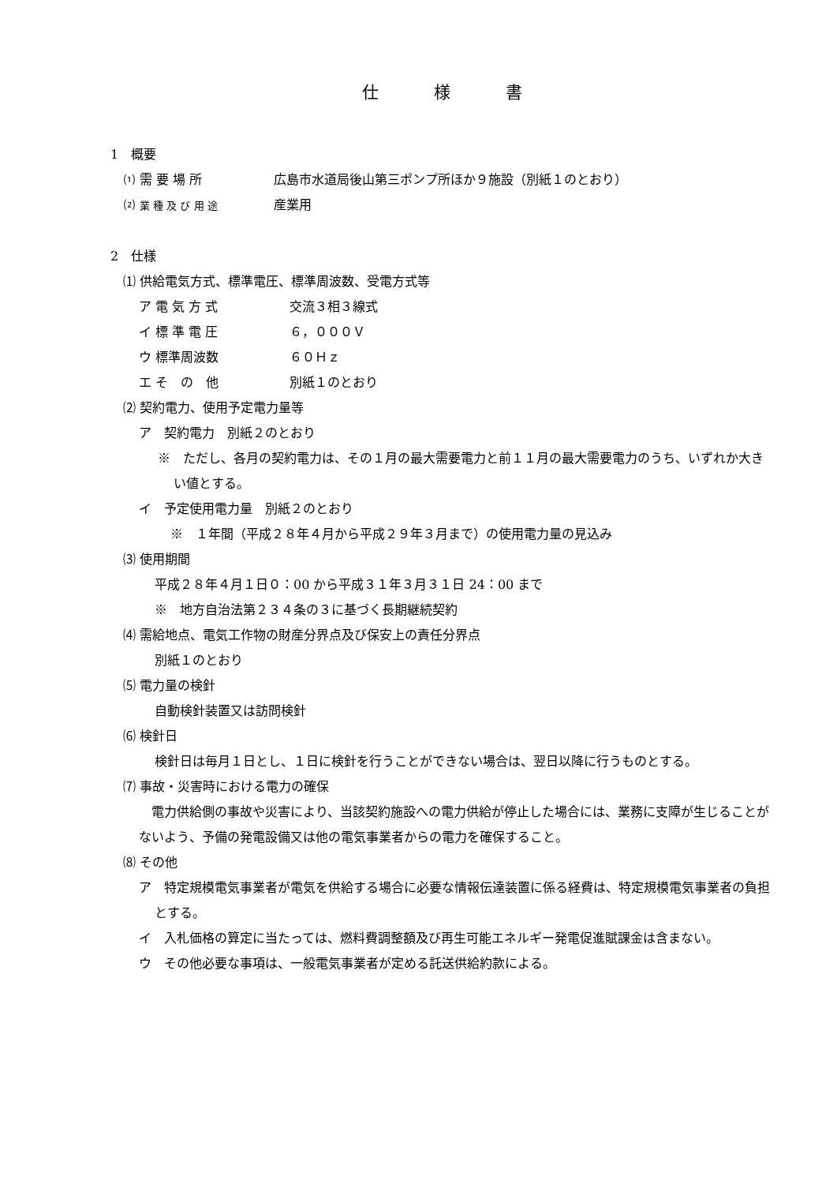仕様書
1　概要
⑴ 需 要 場 所 広島市水道局後山第三ポンプ所ほか９施設（別紙１のとおり）
⑵ 業 種 及 び 用 途 産業用
2　仕様
⑴ 供給電気方式、標準電圧、標準周波数、受電方式等
ア 電 気 方 式 交流３相３線式
イ 標 準 電 圧 ６，０００Ｖ
ウ 標準周波数 ６０Ｈｚ
エ そ　の　他 別紙１のとおり
⑵ 契約電力、使用予定電力量等
ア　契約電力　別紙２のとおり
※　ただし、各月の契約電力は、その１月の最大需要電力と前１１月の最大需要電力のうち、いずれか大きい値とする。
イ　予定使用電力量　別紙２のとおり
※　１年間（平成２８年４月から平成２９年３月まで）の使用電力量の見込み
⑶ 使用期間
平成２８年４月１日０：00 から平成３１年３月３１日 24：00 まで
※　地方自治法第２３４条の３に基づく長期継続契約
⑷ 需給地点、電気工作物の財産分界点及び保安上の責任分界点
別紙１のとおり
⑸ 電力量の検針
自動検針装置又は訪問検針
⑹ 検針日
検針日は毎月１日とし、１日に検針を行うことができない場合は、翌日以降に行うものとする。
⑺ 事故・災害時における電力の確保
　電力供給側の事故や災害により、当該契約施設への電力供給が停止した場合には、業務に支障が生じることがないよう、予備の発電設備又は他の電気事業者からの電力を確保すること。
⑻ その他
ア　特定規模電気事業者が電気を供給する場合に必要な情報伝達装置に係る経費は、特定規模電気事業者の負担とする。
イ　入札価格の算定に当たっては、燃料費調整額及び再生可能エネルギー発電促進賦課金は含まない。
ウ　その他必要な事項は、一般電気事業者が定める託送供給約款による。